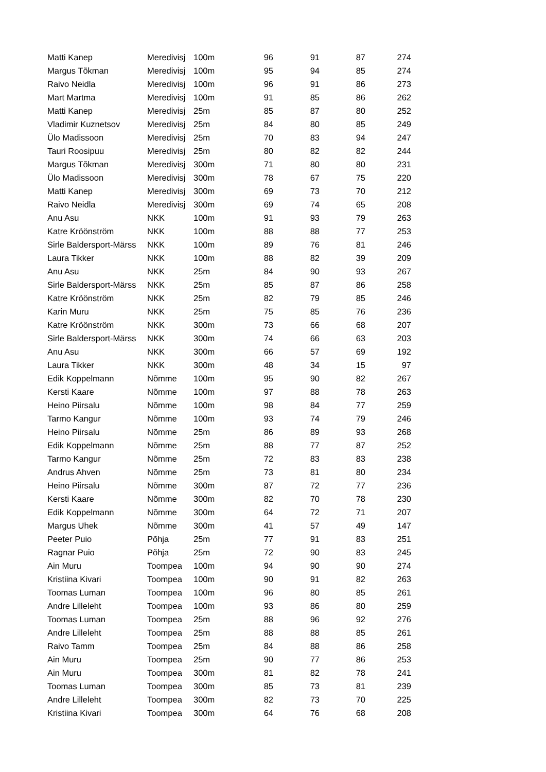| Matti Kanep | Meredivisj | 100m | 96 | 91 | 87 | 274 |
| Margus Tõkman | Meredivisj | 100m | 95 | 94 | 85 | 274 |
| Raivo Neidla | Meredivisj | 100m | 96 | 91 | 86 | 273 |
| Mart Martma | Meredivisj | 100m | 91 | 85 | 86 | 262 |
| Matti Kanep | Meredivisj | 25m | 85 | 87 | 80 | 252 |
| Vladimir Kuznetsov | Meredivisj | 25m | 84 | 80 | 85 | 249 |
| Ülo Madissoon | Meredivisj | 25m | 70 | 83 | 94 | 247 |
| Tauri Roosipuu | Meredivisj | 25m | 80 | 82 | 82 | 244 |
| Margus Tõkman | Meredivisj | 300m | 71 | 80 | 80 | 231 |
| Ülo Madissoon | Meredivisj | 300m | 78 | 67 | 75 | 220 |
| Matti Kanep | Meredivisj | 300m | 69 | 73 | 70 | 212 |
| Raivo Neidla | Meredivisj | 300m | 69 | 74 | 65 | 208 |
| Anu Asu | NKK | 100m | 91 | 93 | 79 | 263 |
| Katre Kröönström | NKK | 100m | 88 | 88 | 77 | 253 |
| Sirle Baldersport-Märss | NKK | 100m | 89 | 76 | 81 | 246 |
| Laura Tikker | NKK | 100m | 88 | 82 | 39 | 209 |
| Anu Asu | NKK | 25m | 84 | 90 | 93 | 267 |
| Sirle Baldersport-Märss | NKK | 25m | 85 | 87 | 86 | 258 |
| Katre Kröönström | NKK | 25m | 82 | 79 | 85 | 246 |
| Karin Muru | NKK | 25m | 75 | 85 | 76 | 236 |
| Katre Kröönström | NKK | 300m | 73 | 66 | 68 | 207 |
| Sirle Baldersport-Märss | NKK | 300m | 74 | 66 | 63 | 203 |
| Anu Asu | NKK | 300m | 66 | 57 | 69 | 192 |
| Laura Tikker | NKK | 300m | 48 | 34 | 15 | 97 |
| Edik Koppelmann | Nõmme | 100m | 95 | 90 | 82 | 267 |
| Kersti Kaare | Nõmme | 100m | 97 | 88 | 78 | 263 |
| Heino Piirsalu | Nõmme | 100m | 98 | 84 | 77 | 259 |
| Tarmo Kangur | Nõmme | 100m | 93 | 74 | 79 | 246 |
| Heino Piirsalu | Nõmme | 25m | 86 | 89 | 93 | 268 |
| Edik Koppelmann | Nõmme | 25m | 88 | 77 | 87 | 252 |
| Tarmo Kangur | Nõmme | 25m | 72 | 83 | 83 | 238 |
| Andrus Ahven | Nõmme | 25m | 73 | 81 | 80 | 234 |
| Heino Piirsalu | Nõmme | 300m | 87 | 72 | 77 | 236 |
| Kersti Kaare | Nõmme | 300m | 82 | 70 | 78 | 230 |
| Edik Koppelmann | Nõmme | 300m | 64 | 72 | 71 | 207 |
| Margus Uhek | Nõmme | 300m | 41 | 57 | 49 | 147 |
| Peeter Puio | Põhja | 25m | 77 | 91 | 83 | 251 |
| Ragnar Puio | Põhja | 25m | 72 | 90 | 83 | 245 |
| Ain Muru | Toompea | 100m | 94 | 90 | 90 | 274 |
| Kristiina Kivari | Toompea | 100m | 90 | 91 | 82 | 263 |
| Toomas Luman | Toompea | 100m | 96 | 80 | 85 | 261 |
| Andre Lilleleht | Toompea | 100m | 93 | 86 | 80 | 259 |
| Toomas Luman | Toompea | 25m | 88 | 96 | 92 | 276 |
| Andre Lilleleht | Toompea | 25m | 88 | 88 | 85 | 261 |
| Raivo Tamm | Toompea | 25m | 84 | 88 | 86 | 258 |
| Ain Muru | Toompea | 25m | 90 | 77 | 86 | 253 |
| Ain Muru | Toompea | 300m | 81 | 82 | 78 | 241 |
| Toomas Luman | Toompea | 300m | 85 | 73 | 81 | 239 |
| Andre Lilleleht | Toompea | 300m | 82 | 73 | 70 | 225 |
| Kristiina Kivari | Toompea | 300m | 64 | 76 | 68 | 208 |